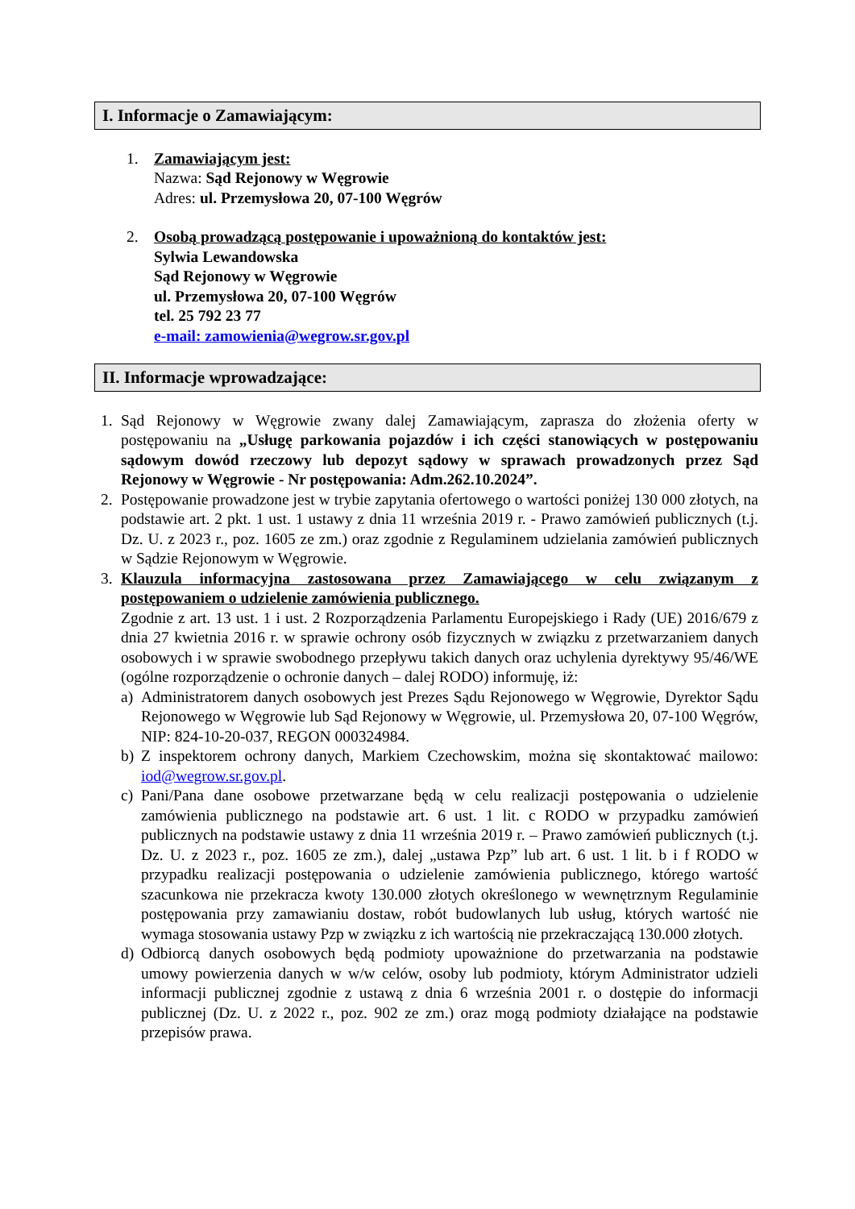I. Informacje o Zamawiającym:
1. Zamawiającym jest:
Nazwa: Sąd Rejonowy w Węgrowie
Adres: ul. Przemysłowa 20, 07-100 Węgrów
2. Osobą prowadzącą postępowanie i upoważnioną do kontaktów jest:
Sylwia Lewandowska
Sąd Rejonowy w Węgrowie
ul. Przemysłowa 20, 07-100 Węgrów
tel. 25 792 23 77
e-mail: zamowienia@wegrow.sr.gov.pl
II. Informacje wprowadzające:
1. Sąd Rejonowy w Węgrowie zwany dalej Zamawiającym, zaprasza do złożenia oferty w postępowaniu na „Usługę parkowania pojazdów i ich części stanowiących w postępowaniu sądowym dowód rzeczowy lub depozyt sądowy w sprawach prowadzonych przez Sąd Rejonowy w Węgrowie - Nr postępowania: Adm.262.10.2024”.
2. Postępowanie prowadzone jest w trybie zapytania ofertowego o wartości poniżej 130 000 złotych, na podstawie art. 2 pkt. 1 ust. 1 ustawy z dnia 11 września 2019 r. - Prawo zamówień publicznych (t.j. Dz. U. z 2023 r., poz. 1605 ze zm.) oraz zgodnie z Regulaminem udzielania zamówień publicznych w Sądzie Rejonowym w Węgrowie.
3. Klauzula informacyjna zastosowana przez Zamawiającego w celu związanym z postępowaniem o udzielenie zamówienia publicznego.
Zgodnie z art. 13 ust. 1 i ust. 2 Rozporządzenia Parlamentu Europejskiego i Rady (UE) 2016/679 z dnia 27 kwietnia 2016 r. w sprawie ochrony osób fizycznych w związku z przetwarzaniem danych osobowych i w sprawie swobodnego przepływu takich danych oraz uchylenia dyrektywy 95/46/WE (ogólne rozporządzenie o ochronie danych – dalej RODO) informuję, iż:
a) Administratorem danych osobowych jest Prezes Sądu Rejonowego w Węgrowie, Dyrektor Sądu Rejonowego w Węgrowie lub Sąd Rejonowy w Węgrowie, ul. Przemysłowa 20, 07-100 Węgrów, NIP: 824-10-20-037, REGON 000324984.
b) Z inspektorem ochrony danych, Markiem Czechowskim, można się skontaktować mailowo: iod@wegrow.sr.gov.pl.
c) Pani/Pana dane osobowe przetwarzane będą w celu realizacji postępowania o udzielenie zamówienia publicznego na podstawie art. 6 ust. 1 lit. c RODO w przypadku zamówień publicznych na podstawie ustawy z dnia 11 września 2019 r. – Prawo zamówień publicznych (t.j. Dz. U. z 2023 r., poz. 1605 ze zm.), dalej „ustawa Pzp” lub art. 6 ust. 1 lit. b i f RODO w przypadku realizacji postępowania o udzielenie zamówienia publicznego, którego wartość szacunkowa nie przekracza kwoty 130.000 złotych określonego w wewnętrznym Regulaminie postępowania przy zamawianiu dostaw, robót budowlanych lub usług, których wartość nie wymaga stosowania ustawy Pzp w związku z ich wartością nie przekraczającą 130.000 złotych.
d) Odbiorcą danych osobowych będą podmioty upoważnione do przetwarzania na podstawie umowy powierzenia danych w w/w celów, osoby lub podmioty, którym Administrator udzieli informacji publicznej zgodnie z ustawą z dnia 6 września 2001 r. o dostępie do informacji publicznej (Dz. U. z 2022 r., poz. 902 ze zm.) oraz mogą podmioty działające na podstawie przepisów prawa.